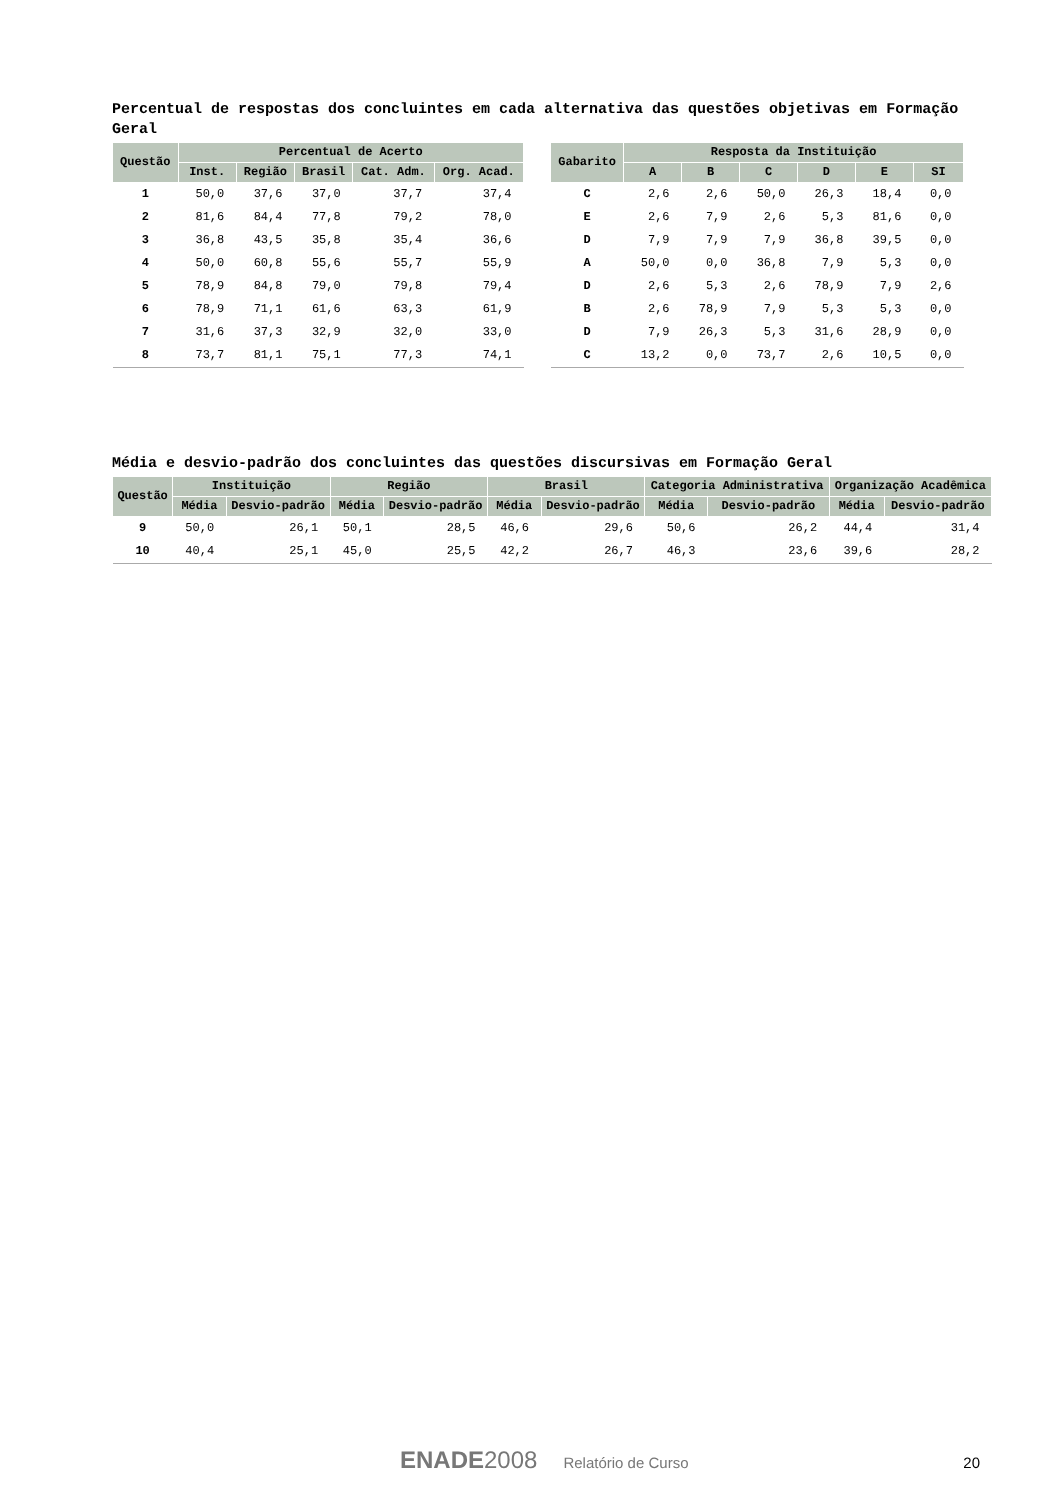Percentual de respostas dos concluintes em cada alternativa das questões objetivas em Formação Geral
| Questão | Percentual de Acerto | | | | |
| --- | --- | --- | --- | --- | --- |
| | Inst. | Região | Brasil | Cat. Adm. | Org. Acad. |
| 1 | 50,0 | 37,6 | 37,0 | 37,7 | 37,4 |
| 2 | 81,6 | 84,4 | 77,8 | 79,2 | 78,0 |
| 3 | 36,8 | 43,5 | 35,8 | 35,4 | 36,6 |
| 4 | 50,0 | 60,8 | 55,6 | 55,7 | 55,9 |
| 5 | 78,9 | 84,8 | 79,0 | 79,8 | 79,4 |
| 6 | 78,9 | 71,1 | 61,6 | 63,3 | 61,9 |
| 7 | 31,6 | 37,3 | 32,9 | 32,0 | 33,0 |
| 8 | 73,7 | 81,1 | 75,1 | 77,3 | 74,1 |
| Gabarito | Resposta da Instituição | | | | | |
| --- | --- | --- | --- | --- | --- | --- |
| | A | B | C | D | E | SI |
| C | 2,6 | 2,6 | 50,0 | 26,3 | 18,4 | 0,0 |
| E | 2,6 | 7,9 | 2,6 | 5,3 | 81,6 | 0,0 |
| D | 7,9 | 7,9 | 7,9 | 36,8 | 39,5 | 0,0 |
| A | 50,0 | 0,0 | 36,8 | 7,9 | 5,3 | 0,0 |
| D | 2,6 | 5,3 | 2,6 | 78,9 | 7,9 | 2,6 |
| B | 2,6 | 78,9 | 7,9 | 5,3 | 5,3 | 0,0 |
| D | 7,9 | 26,3 | 5,3 | 31,6 | 28,9 | 0,0 |
| C | 13,2 | 0,0 | 73,7 | 2,6 | 10,5 | 0,0 |
Média e desvio-padrão dos concluintes das questões discursivas em Formação Geral
| Questão | Instituição | | Região | | Brasil | | Categoria Administrativa | | Organização Acadêmica | |
| --- | --- | --- | --- | --- | --- | --- | --- | --- | --- | --- |
| | Média | Desvio-padrão | Média | Desvio-padrão | Média | Desvio-padrão | Média | Desvio-padrão | Média | Desvio-padrão |
| 9 | 50,0 | 26,1 | 50,1 | 28,5 | 46,6 | 29,6 | 50,6 | 26,2 | 44,4 | 31,4 |
| 10 | 40,4 | 25,1 | 45,0 | 25,5 | 42,2 | 26,7 | 46,3 | 23,6 | 39,6 | 28,2 |
ENADE2008 Relatório de Curso 20